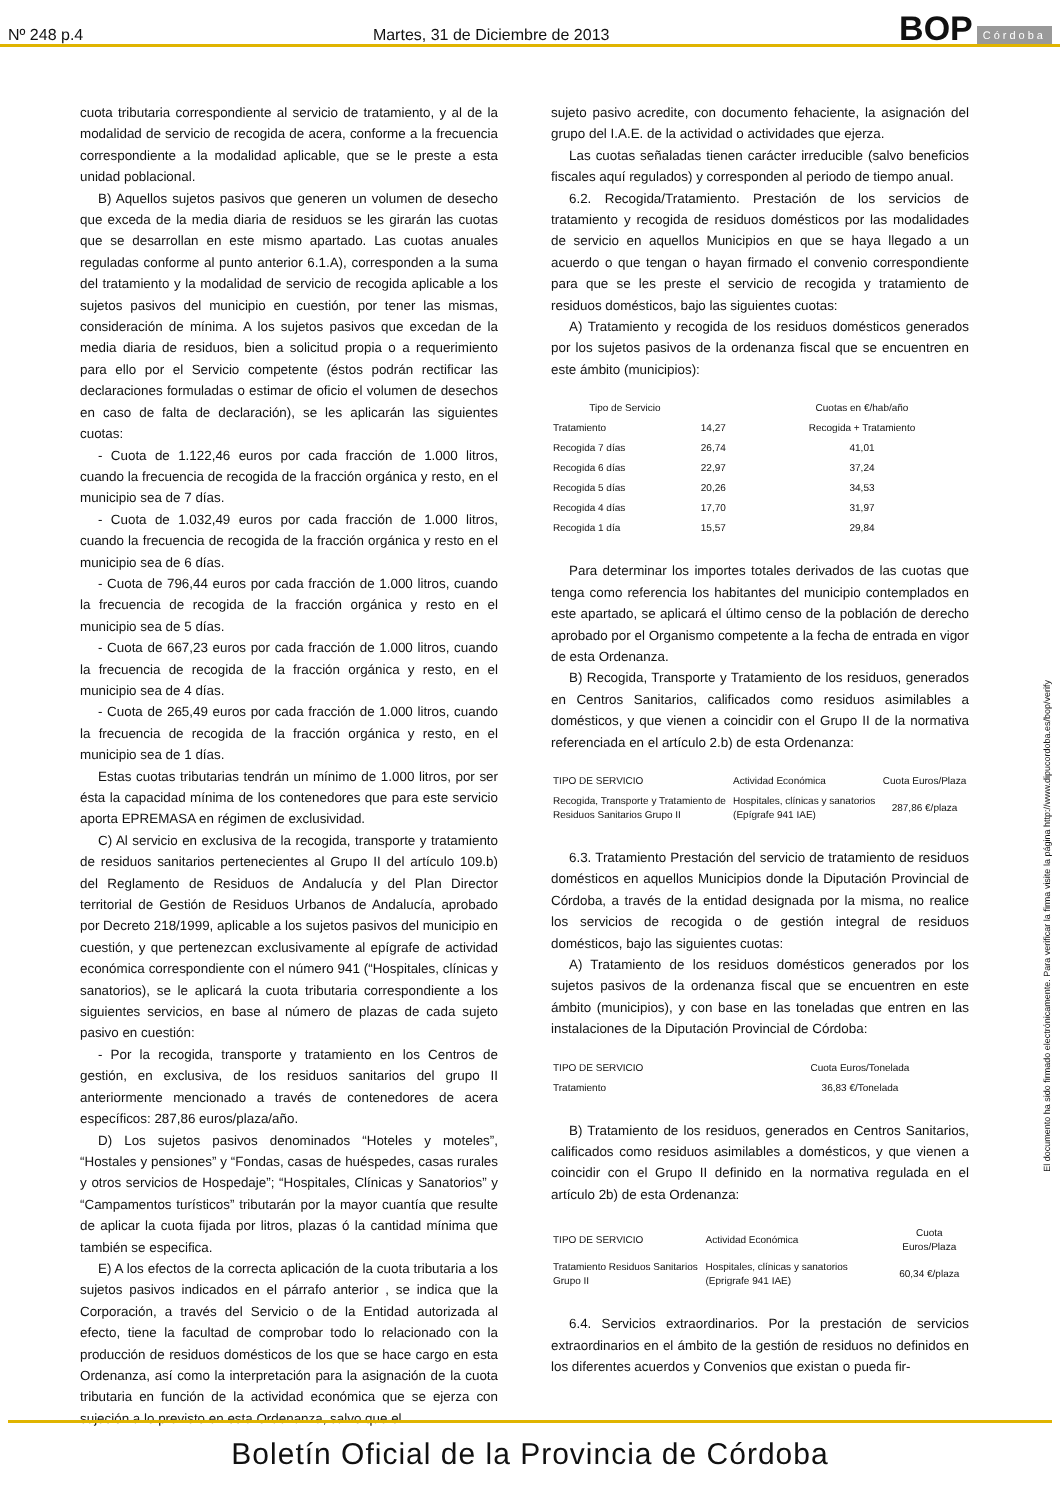Nº 248 p.4 Martes, 31 de Diciembre de 2013 BOP Córdoba
cuota tributaria correspondiente al servicio de tratamiento, y al de la modalidad de servicio de recogida de acera, conforme a la frecuencia correspondiente a la modalidad aplicable, que se le preste a esta unidad poblacional.
B) Aquellos sujetos pasivos que generen un volumen de desecho que exceda de la media diaria de residuos se les girarán las cuotas que se desarrollan en este mismo apartado. Las cuotas anuales reguladas conforme al punto anterior 6.1.A), corresponden a la suma del tratamiento y la modalidad de servicio de recogida aplicable a los sujetos pasivos del municipio en cuestión, por tener las mismas, consideración de mínima. A los sujetos pasivos que excedan de la media diaria de residuos, bien a solicitud propia o a requerimiento para ello por el Servicio competente (éstos podrán rectificar las declaraciones formuladas o estimar de oficio el volumen de desechos en caso de falta de declaración), se les aplicarán las siguientes cuotas:
- Cuota de 1.122,46 euros por cada fracción de 1.000 litros, cuando la frecuencia de recogida de la fracción orgánica y resto, en el municipio sea de 7 días.
- Cuota de 1.032,49 euros por cada fracción de 1.000 litros, cuando la frecuencia de recogida de la fracción orgánica y resto en el municipio sea de 6 días.
- Cuota de 796,44 euros por cada fracción de 1.000 litros, cuando la frecuencia de recogida de la fracción orgánica y resto en el municipio sea de 5 días.
- Cuota de 667,23 euros por cada fracción de 1.000 litros, cuando la frecuencia de recogida de la fracción orgánica y resto, en el municipio sea de 4 días.
- Cuota de 265,49 euros por cada fracción de 1.000 litros, cuando la frecuencia de recogida de la fracción orgánica y resto, en el municipio sea de 1 días.
Estas cuotas tributarias tendrán un mínimo de 1.000 litros, por ser ésta la capacidad mínima de los contenedores que para este servicio aporta EPREMASA en régimen de exclusividad.
C) Al servicio en exclusiva de la recogida, transporte y tratamiento de residuos sanitarios pertenecientes al Grupo II del artículo 109.b) del Reglamento de Residuos de Andalucía y del Plan Director territorial de Gestión de Residuos Urbanos de Andalucía, aprobado por Decreto 218/1999, aplicable a los sujetos pasivos del municipio en cuestión, y que pertenezcan exclusivamente al epígrafe de actividad económica correspondiente con el número 941 (“Hospitales, clínicas y sanatorios), se le aplicará la cuota tributaria correspondiente a los siguientes servicios, en base al número de plazas de cada sujeto pasivo en cuestión:
- Por la recogida, transporte y tratamiento en los Centros de gestión, en exclusiva, de los residuos sanitarios del grupo II anteriormente mencionado a través de contenedores de acera específicos: 287,86 euros/plaza/año.
D) Los sujetos pasivos denominados “Hoteles y moteles”, “Hostales y pensiones” y “Fondas, casas de huéspedes, casas rurales y otros servicios de Hospedaje”; “Hospitales, Clínicas y Sanatorios” y “Campamentos turísticos” tributarán por la mayor cuantía que resulte de aplicar la cuota fijada por litros, plazas ó la cantidad mínima que también se especifica.
E) A los efectos de la correcta aplicación de la cuota tributaria a los sujetos pasivos indicados en el párrafo anterior , se indica que la Corporación, a través del Servicio o de la Entidad autorizada al efecto, tiene la facultad de comprobar todo lo relacionado con la producción de residuos domésticos de los que se hace cargo en esta Ordenanza, así como la interpretación para la asignación de la cuota tributaria en función de la actividad económica que se ejerza con sujeción a lo previsto en esta Ordenanza, salvo que el
sujeto pasivo acredite, con documento fehaciente, la asignación del grupo del I.A.E. de la actividad o actividades que ejerza.
Las cuotas señaladas tienen carácter irreducible (salvo beneficios fiscales aquí regulados) y corresponden al periodo de tiempo anual.
6.2. Recogida/Tratamiento. Prestación de los servicios de tratamiento y recogida de residuos domésticos por las modalidades de servicio en aquellos Municipios en que se haya llegado a un acuerdo o que tengan o hayan firmado el convenio correspondiente para que se les preste el servicio de recogida y tratamiento de residuos domésticos, bajo las siguientes cuotas:
A) Tratamiento y recogida de los residuos domésticos generados por los sujetos pasivos de la ordenanza fiscal que se encuentren en este ámbito (municipios):
| Tipo de Servicio | | Cuotas en €/hab/año |
| --- | --- | --- |
| Tratamiento | 14,27 | Recogida + Tratamiento |
| Recogida 7 días | 26,74 | 41,01 |
| Recogida 6 días | 22,97 | 37,24 |
| Recogida 5 días | 20,26 | 34,53 |
| Recogida 4 días | 17,70 | 31,97 |
| Recogida 1 día | 15,57 | 29,84 |
Para determinar los importes totales derivados de las cuotas que tenga como referencia los habitantes del municipio contemplados en este apartado, se aplicará el último censo de la población de derecho aprobado por el Organismo competente a la fecha de entrada en vigor de esta Ordenanza.
B) Recogida, Transporte y Tratamiento de los residuos, generados en Centros Sanitarios, calificados como residuos asimilables a domésticos, y que vienen a coincidir con el Grupo II de la normativa referenciada en el artículo 2.b) de esta Ordenanza:
| TIPO DE SERVICIO | Actividad Económica | Cuota Euros/Plaza |
| --- | --- | --- |
| Recogida, Transporte y Tratamiento de Residuos Sanitarios Grupo II | Hospitales, clínicas y sanatorios (Epígrafe 941 IAE) | 287,86 €/plaza |
6.3. Tratamiento Prestación del servicio de tratamiento de residuos domésticos en aquellos Municipios donde la Diputación Provincial de Córdoba, a través de la entidad designada por la misma, no realice los servicios de recogida o de gestión integral de residuos domésticos, bajo las siguientes cuotas:
A) Tratamiento de los residuos domésticos generados por los sujetos pasivos de la ordenanza fiscal que se encuentren en este ámbito (municipios), y con base en las toneladas que entren en las instalaciones de la Diputación Provincial de Córdoba:
| TIPO DE SERVICIO | Cuota Euros/Tonelada |
| --- | --- |
| Tratamiento | 36,83 €/Tonelada |
B) Tratamiento de los residuos, generados en Centros Sanitarios, calificados como residuos asimilables a domésticos, y que vienen a coincidir con el Grupo II definido en la normativa regulada en el artículo 2b) de esta Ordenanza:
| TIPO DE SERVICIO | Actividad Económica | Cuota Euros/Plaza |
| --- | --- | --- |
| Tratamiento Residuos Sanitarios Grupo II | Hospitales, clínicas y sanatorios (Eprigrafe 941 IAE) | 60,34 €/plaza |
6.4. Servicios extraordinarios. Por la prestación de servicios extraordinarios en el ámbito de la gestión de residuos no definidos en los diferentes acuerdos y Convenios que existan o pueda fir-
El documento ha sido firmado electrónicamente. Para verificar la firma visite la página http://www.dipucordoba.es/bop/verify
Boletín Oficial de la Provincia de Córdoba